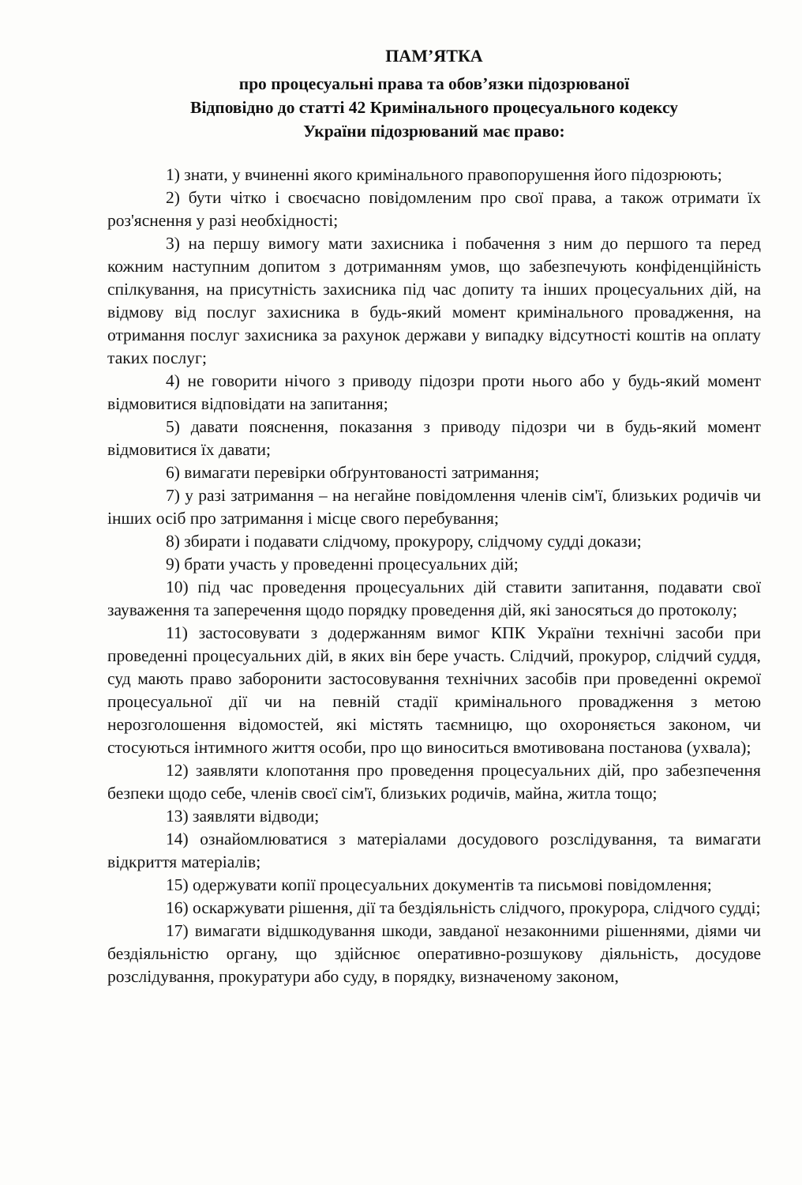ПАМ’ЯТКА
про процесуальні права та обов’язки підозрюваної
Відповідно до статті 42 Кримінального процесуального кодексу
України підозрюваний має право:
1) знати, у вчиненні якого кримінального правопорушення його підозрюють;
2) бути чітко і своєчасно повідомленим про свої права, а також отримати їх роз'яснення у разі необхідності;
3) на першу вимогу мати захисника і побачення з ним до першого та перед кожним наступним допитом з дотриманням умов, що забезпечують конфіденційність спілкування, на присутність захисника під час допиту та інших процесуальних дій, на відмову від послуг захисника в будь-який момент кримінального провадження, на отримання послуг захисника за рахунок держави у випадку відсутності коштів на оплату таких послуг;
4) не говорити нічого з приводу підозри проти нього або у будь-який момент відмовитися відповідати на запитання;
5) давати пояснення, показання з приводу підозри чи в будь-який момент відмовитися їх давати;
6) вимагати перевірки обґрунтованості затримання;
7) у разі затримання – на негайне повідомлення членів сім'ї, близьких родичів чи інших осіб про затримання і місце свого перебування;
8) збирати і подавати слідчому, прокурору, слідчому судді докази;
9) брати участь у проведенні процесуальних дій;
10) під час проведення процесуальних дій ставити запитання, подавати свої зауваження та заперечення щодо порядку проведення дій, які заносяться до протоколу;
11) застосовувати з додержанням вимог КПК України технічні засоби при проведенні процесуальних дій, в яких він бере участь. Слідчий, прокурор, слідчий суддя, суд мають право заборонити застосовування технічних засобів при проведенні окремої процесуальної дії чи на певній стадії кримінального провадження з метою нерозголошення відомостей, які містять таємницю, що охороняється законом, чи стосуються інтимного життя особи, про що виноситься вмотивована постанова (ухвала);
12) заявляти клопотання про проведення процесуальних дій, про забезпечення безпеки щодо себе, членів своєї сім'ї, близьких родичів, майна, житла тощо;
13) заявляти відводи;
14) ознайомлюватися з матеріалами досудового розслідування, та вимагати відкриття матеріалів;
15) одержувати копії процесуальних документів та письмові повідомлення;
16) оскаржувати рішення, дії та бездіяльність слідчого, прокурора, слідчого судді;
17) вимагати відшкодування шкоди, завданої незаконними рішеннями, діями чи бездіяльністю органу, що здійснює оперативно-розшукову діяльність, досудове розслідування, прокуратури або суду, в порядку, визначеному законом,